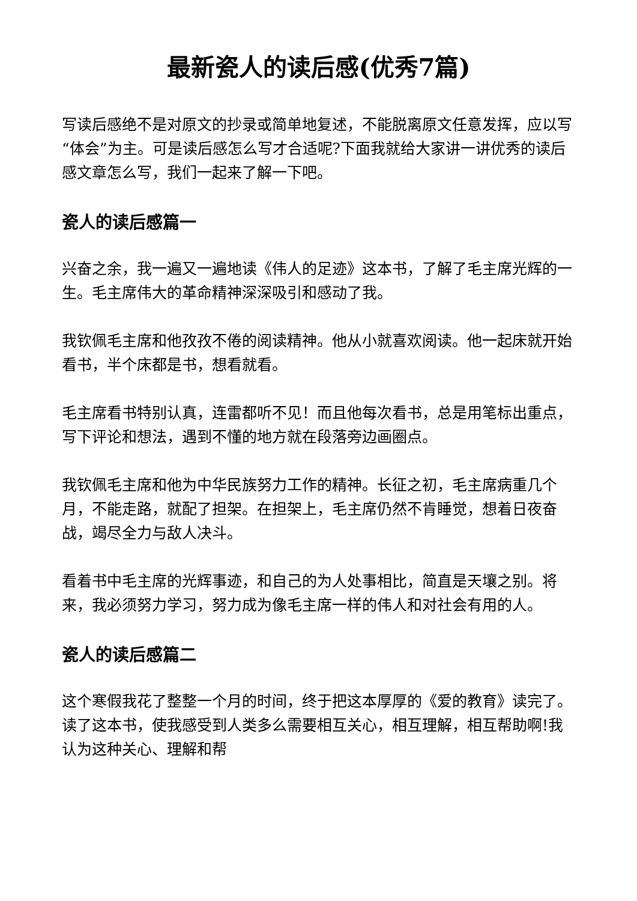最新瓷人的读后感(优秀7篇)
写读后感绝不是对原文的抄录或简单地复述，不能脱离原文任意发挥，应以写“体会”为主。可是读后感怎么写才合适呢?下面我就给大家讲一讲优秀的读后感文章怎么写，我们一起来了解一下吧。
瓷人的读后感篇一
兴奋之余，我一遍又一遍地读《伟人的足迹》这本书，了解了毛主席光辉的一生。毛主席伟大的革命精神深深吸引和感动了我。
我钦佩毛主席和他孜孜不倦的阅读精神。他从小就喜欢阅读。他一起床就开始看书，半个床都是书，想看就看。
毛主席看书特别认真，连雷都听不见！而且他每次看书，总是用笔标出重点，写下评论和想法，遇到不懂的地方就在段落旁边画圈点。
我钦佩毛主席和他为中华民族努力工作的精神。长征之初，毛主席病重几个月，不能走路，就配了担架。在担架上，毛主席仍然不肯睡觉，想着日夜奋战，竭尽全力与敌人决斗。
看着书中毛主席的光辉事迹，和自己的为人处事相比，简直是天壤之别。将来，我必须努力学习，努力成为像毛主席一样的伟人和对社会有用的人。
瓷人的读后感篇二
这个寒假我花了整整一个月的时间，终于把这本厚厚的《爱的教育》读完了。读了这本书，使我感受到人类多么需要相互关心，相互理解，相互帮助啊!我认为这种关心、理解和帮